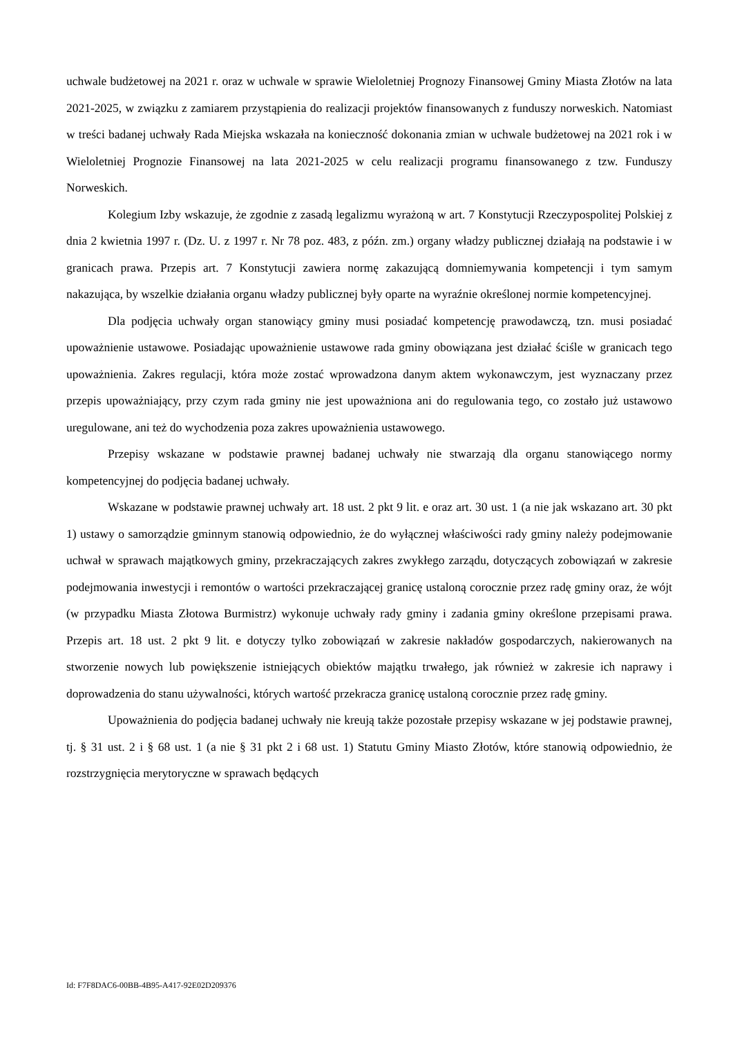uchwale budżetowej na 2021 r. oraz w uchwale w sprawie Wieloletniej Prognozy Finansowej Gminy Miasta Złotów na lata 2021-2025, w związku z zamiarem przystąpienia do realizacji projektów finansowanych z funduszy norweskich. Natomiast w treści badanej uchwały Rada Miejska wskazała na konieczność dokonania zmian w uchwale budżetowej na 2021 rok i w Wieloletniej Prognozie Finansowej na lata 2021-2025 w celu realizacji programu finansowanego z tzw. Funduszy Norweskich.
Kolegium Izby wskazuje, że zgodnie z zasadą legalizmu wyrażoną w art. 7 Konstytucji Rzeczypospolitej Polskiej z dnia 2 kwietnia 1997 r. (Dz. U. z 1997 r. Nr 78 poz. 483, z późn. zm.) organy władzy publicznej działają na podstawie i w granicach prawa. Przepis art. 7 Konstytucji zawiera normę zakazującą domniemywania kompetencji i tym samym nakazująca, by wszelkie działania organu władzy publicznej były oparte na wyraźnie określonej normie kompetencyjnej.
Dla podjęcia uchwały organ stanowiący gminy musi posiadać kompetencję prawodawczą, tzn. musi posiadać upoważnienie ustawowe. Posiadając upoważnienie ustawowe rada gminy obowiązana jest działać ściśle w granicach tego upoważnienia. Zakres regulacji, która może zostać wprowadzona danym aktem wykonawczym, jest wyznaczany przez przepis upoważniający, przy czym rada gminy nie jest upoważniona ani do regulowania tego, co zostało już ustawowo uregulowane, ani też do wychodzenia poza zakres upoważnienia ustawowego.
Przepisy wskazane w podstawie prawnej badanej uchwały nie stwarzają dla organu stanowiącego normy kompetencyjnej do podjęcia badanej uchwały.
Wskazane w podstawie prawnej uchwały art. 18 ust. 2 pkt 9 lit. e oraz art. 30 ust. 1 (a nie jak wskazano art. 30 pkt 1) ustawy o samorządzie gminnym stanowią odpowiednio, że do wyłącznej właściwości rady gminy należy podejmowanie uchwał w sprawach majątkowych gminy, przekraczających zakres zwykłego zarządu, dotyczących zobowiązań w zakresie podejmowania inwestycji i remontów o wartości przekraczającej granicę ustaloną corocznie przez radę gminy oraz, że wójt (w przypadku Miasta Złotowa Burmistrz) wykonuje uchwały rady gminy i zadania gminy określone przepisami prawa. Przepis art. 18 ust. 2 pkt 9 lit. e dotyczy tylko zobowiązań w zakresie nakładów gospodarczych, nakierowanych na stworzenie nowych lub powiększenie istniejących obiektów majątku trwałego, jak również w zakresie ich naprawy i doprowadzenia do stanu używalności, których wartość przekracza granicę ustaloną corocznie przez radę gminy.
Upoważnienia do podjęcia badanej uchwały nie kreują także pozostałe przepisy wskazane w jej podstawie prawnej, tj. § 31 ust. 2 i § 68 ust. 1 (a nie § 31 pkt 2 i 68 ust. 1) Statutu Gminy Miasto Złotów, które stanowią odpowiednio, że rozstrzygnięcia merytoryczne w sprawach będących
Id: F7F8DAC6-00BB-4B95-A417-92E02D209376